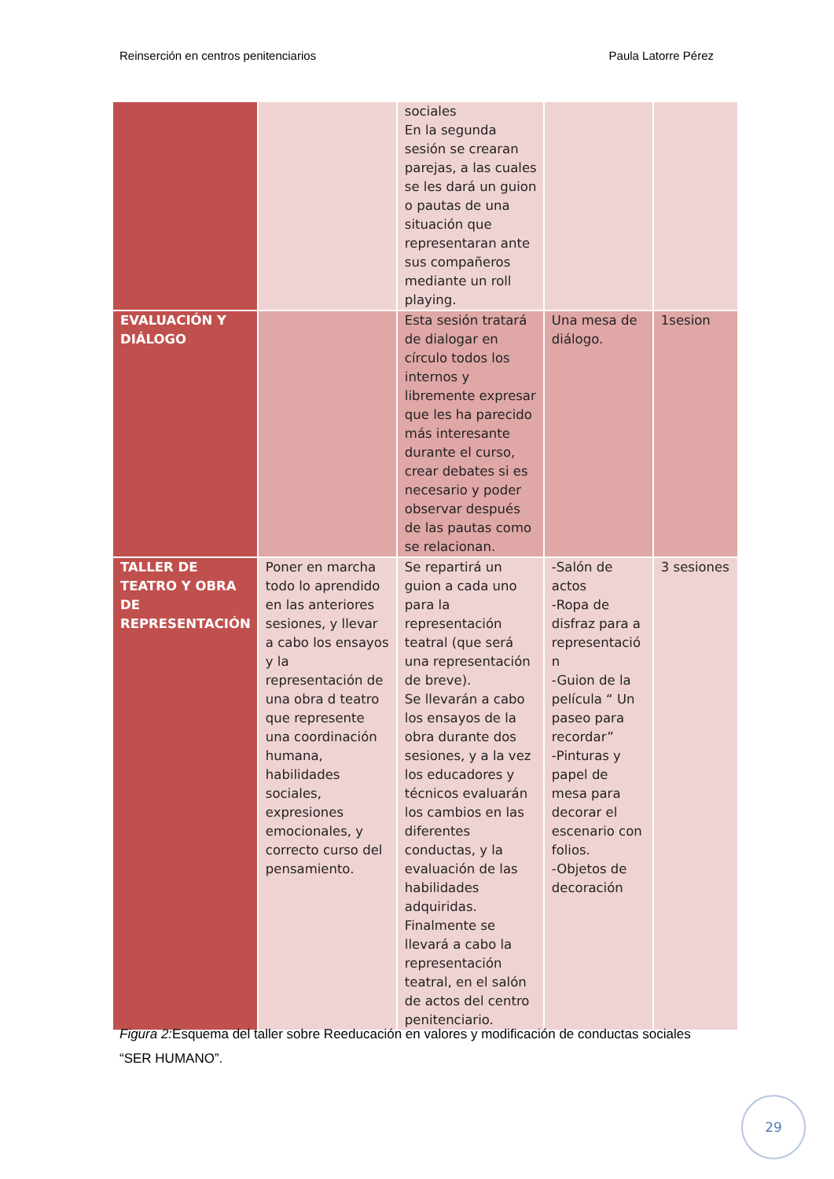Reinserción en centros penitenciarios Paula Latorre Pérez
| | | sociales En la segunda sesión se crearan parejas, a las cuales se les dará un guion o pautas de una situación que representaran ante sus compañeros mediante un roll playing. | | |
| EVALUACIÓN Y DIÁLOGO | | Esta sesión tratará de dialogar en círculo todos los internos y libremente expresar que les ha parecido más interesante durante el curso, crear debates si es necesario y poder observar después de las pautas como se relacionan. | Una mesa de diálogo. | 1sesion |
| TALLER DE TEATRO Y OBRA DE REPRESENTACIÓN | Poner en marcha todo lo aprendido en las anteriores sesiones, y llevar a cabo los ensayos y la representación de una obra d teatro que represente una coordinación humana, habilidades sociales, expresiones emocionales, y correcto curso del pensamiento. | Se repartirá un guion a cada uno para la representación teatral (que será una representación de breve). Se llevarán a cabo los ensayos de la obra durante dos sesiones, y a la vez los educadores y técnicos evaluarán los cambios en las diferentes conductas, y la evaluación de las habilidades adquiridas. Finalmente se llevará a cabo la representación teatral, en el salón de actos del centro penitenciario. | -Salón de actos -Ropa de disfraz para a representació n -Guion de la película “ Un paseo para recordar” -Pinturas y papel de mesa para decorar el escenario con folios. -Objetos de decoración | 3 sesiones |
Figura 2: Esquema del taller sobre Reeducación en valores y modificación de conductas sociales “SER HUMANO”.
29